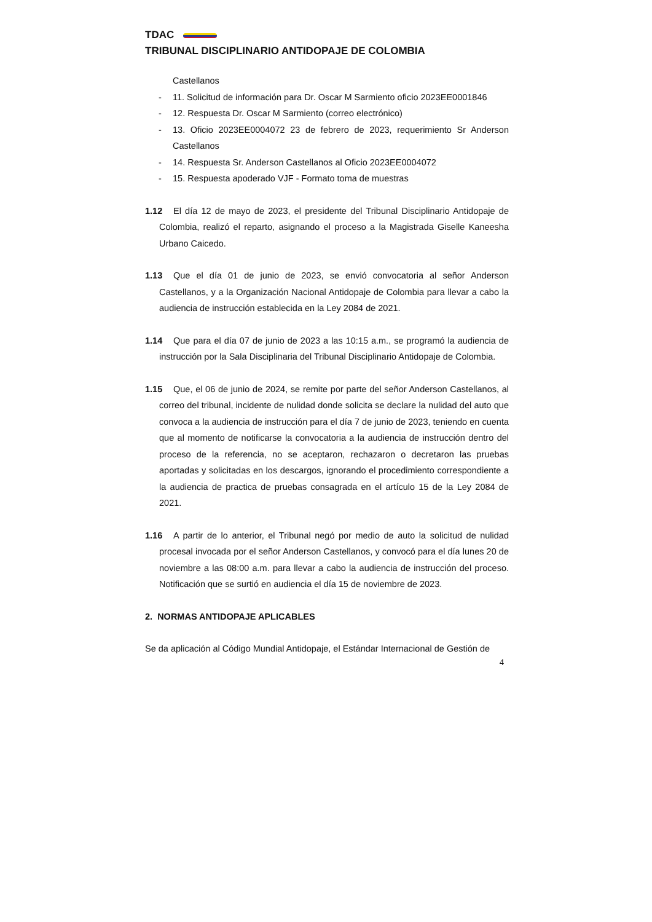TDAC
TRIBUNAL DISCIPLINARIO ANTIDOPAJE DE COLOMBIA
Castellanos
- 11. Solicitud de información para Dr. Oscar M Sarmiento oficio 2023EE0001846
- 12. Respuesta Dr. Oscar M Sarmiento (correo electrónico)
-
13. Oficio 2023EE0004072 23 de febrero de 2023, requerimiento Sr Anderson Castellanos
- 14. Respuesta Sr. Anderson Castellanos al Oficio 2023EE0004072
- 15. Respuesta apoderado VJF - Formato toma de muestras
1.12 El día 12 de mayo de 2023, el presidente del Tribunal Disciplinario Antidopaje de Colombia, realizó el reparto, asignando el proceso a la Magistrada Giselle Kaneesha Urbano Caicedo.
1.13 Que el día 01 de junio de 2023, se envió convocatoria al señor Anderson Castellanos, y a la Organización Nacional Antidopaje de Colombia para llevar a cabo la audiencia de instrucción establecida en la Ley 2084 de 2021.
1.14 Que para el día 07 de junio de 2023 a las 10:15 a.m., se programó la audiencia de instrucción por la Sala Disciplinaria del Tribunal Disciplinario Antidopaje de Colombia.
1.15 Que, el 06 de junio de 2024, se remite por parte del señor Anderson Castellanos, al correo del tribunal, incidente de nulidad donde solicita se declare la nulidad del auto que convoca a la audiencia de instrucción para el día 7 de junio de 2023, teniendo en cuenta que al momento de notificarse la convocatoria a la audiencia de instrucción dentro del proceso de la referencia, no se aceptaron, rechazaron o decretaron las pruebas aportadas y solicitadas en los descargos, ignorando el procedimiento correspondiente a la audiencia de practica de pruebas consagrada en el artículo 15 de la Ley 2084 de 2021.
1.16 A partir de lo anterior, el Tribunal negó por medio de auto la solicitud de nulidad procesal invocada por el señor Anderson Castellanos, y convocó para el día lunes 20 de noviembre a las 08:00 a.m. para llevar a cabo la audiencia de instrucción del proceso. Notificación que se surtió en audiencia el día 15 de noviembre de 2023.
2. NORMAS ANTIDOPAJE APLICABLES
Se da aplicación al Código Mundial Antidopaje, el Estándar Internacional de Gestión de
4